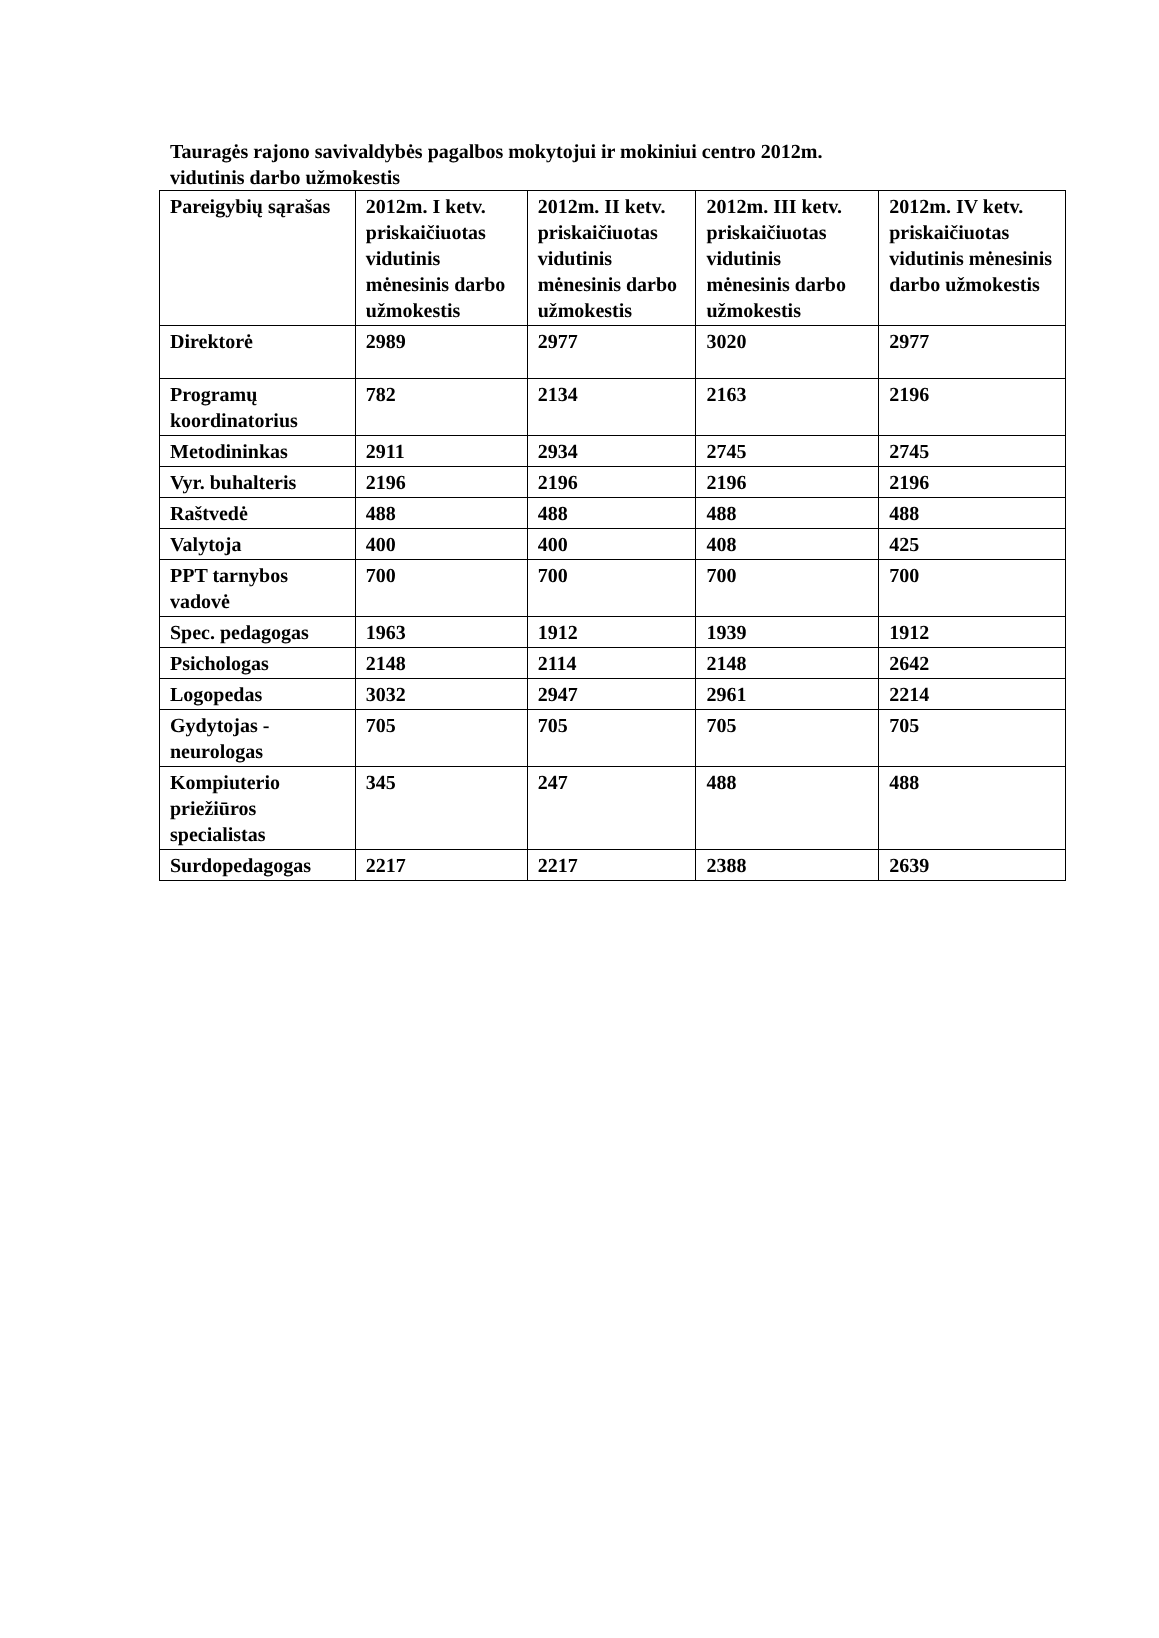Tauragės rajono savivaldybės pagalbos mokytojui ir mokiniui centro 2012m.
vidutinis darbo užmokestis
| Pareigybių sąrašas | 2012m. I ketv. priskaičiuotas vidutinis mėnesinis darbo užmokestis | 2012m. II ketv. priskaičiuotas vidutinis mėnesinis darbo užmokestis | 2012m. III ketv. priskaičiuotas vidutinis mėnesinis darbo užmokestis | 2012m. IV ketv. priskaičiuotas vidutinis mėnesinis darbo užmokestis |
| Direktorė | 2989 | 2977 | 3020 | 2977 |
| Programų koordinatorius | 782 | 2134 | 2163 | 2196 |
| Metodininkas | 2911 | 2934 | 2745 | 2745 |
| Vyr. buhalteris | 2196 | 2196 | 2196 | 2196 |
| Raštvedė | 488 | 488 | 488 | 488 |
| Valytoja | 400 | 400 | 408 | 425 |
| PPT tarnybos vadovė | 700 | 700 | 700 | 700 |
| Spec. pedagogas | 1963 | 1912 | 1939 | 1912 |
| Psichologas | 2148 | 2114 | 2148 | 2642 |
| Logopedas | 3032 | 2947 | 2961 | 2214 |
| Gydytojas - neurologas | 705 | 705 | 705 | 705 |
| Kompiuterio priežiūros specialistas | 345 | 247 | 488 | 488 |
| Surdopedagogas | 2217 | 2217 | 2388 | 2639 |